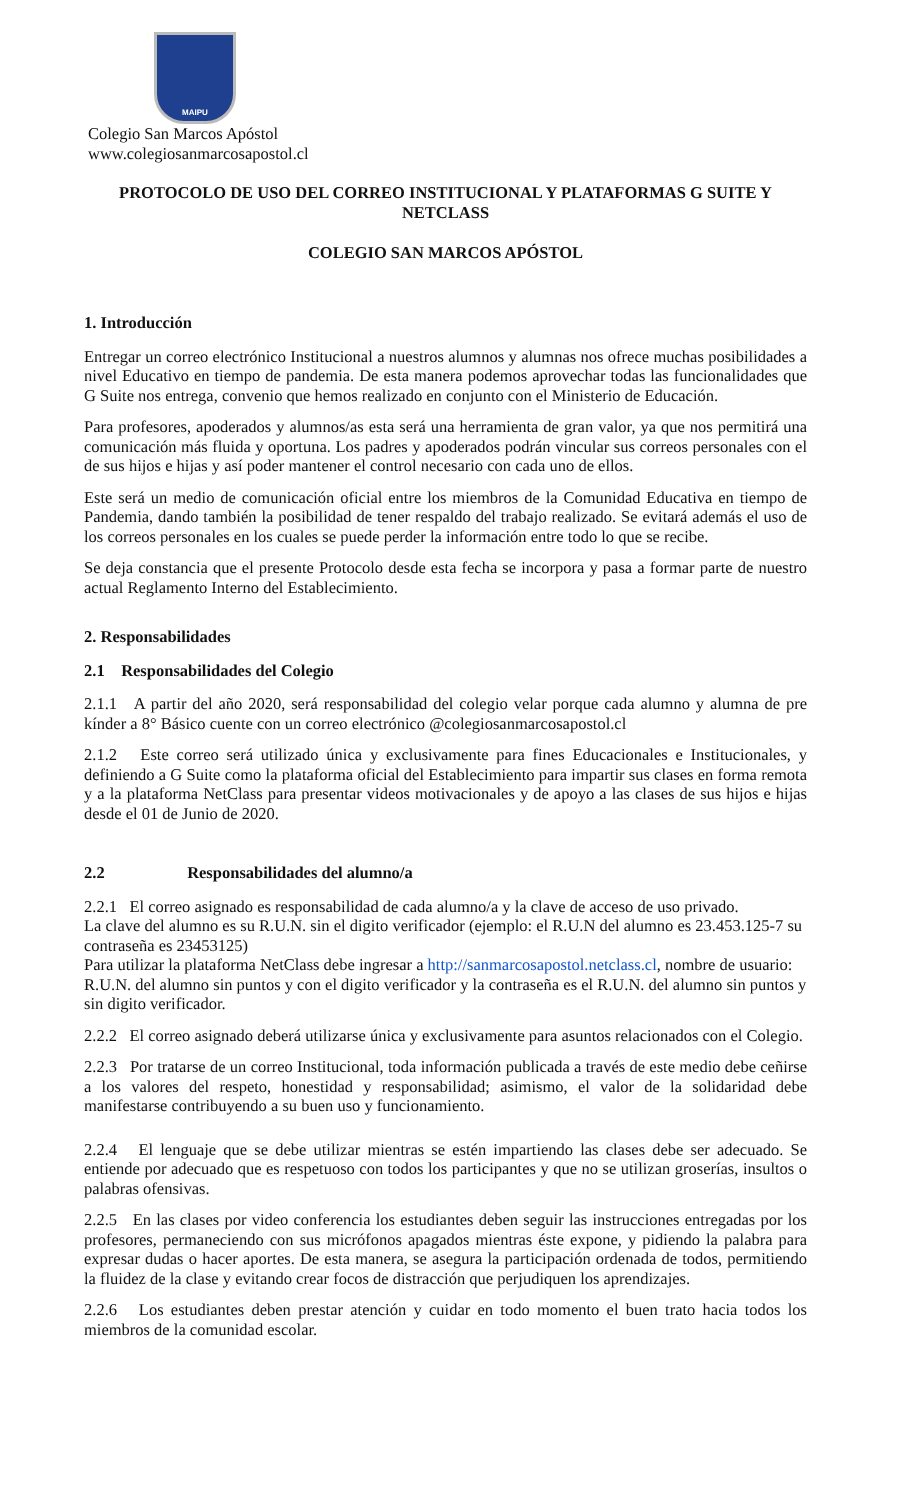MAIPU
Colegio San Marcos Apóstol
www.colegiosanmarcosapostol.cl
PROTOCOLO DE USO DEL CORREO INSTITUCIONAL Y PLATAFORMAS G SUITE Y NETCLASS
COLEGIO SAN MARCOS APÓSTOL
1. Introducción
Entregar un correo electrónico Institucional a nuestros alumnos y alumnas nos ofrece muchas posibilidades a nivel Educativo en tiempo de pandemia. De esta manera podemos aprovechar todas las funcionalidades que G Suite nos entrega, convenio que hemos realizado en conjunto con el Ministerio de Educación.
Para profesores, apoderados y alumnos/as esta será una herramienta de gran valor, ya que nos permitirá una comunicación más fluida y oportuna. Los padres y apoderados podrán vincular sus correos personales con el de sus hijos e hijas y así poder mantener el control necesario con cada uno de ellos.
Este será un medio de comunicación oficial entre los miembros de la Comunidad Educativa en tiempo de Pandemia, dando también la posibilidad de tener respaldo del trabajo realizado. Se evitará además el uso de los correos personales en los cuales se puede perder la información entre todo lo que se recibe.
Se deja constancia que el presente Protocolo desde esta fecha se incorpora y pasa a formar parte de nuestro actual Reglamento Interno del Establecimiento.
2. Responsabilidades
2.1 Responsabilidades del Colegio
2.1.1 A partir del año 2020, será responsabilidad del colegio velar porque cada alumno y alumna de pre kínder a 8° Básico cuente con un correo electrónico @colegiosanmarcosapostol.cl
2.1.2 Este correo será utilizado única y exclusivamente para fines Educacionales e Institucionales, y definiendo a G Suite como la plataforma oficial del Establecimiento para impartir sus clases en forma remota y a la plataforma NetClass para presentar videos motivacionales y de apoyo a las clases de sus hijos e hijas desde el 01 de Junio de 2020.
2.2 Responsabilidades del alumno/a
2.2.1 El correo asignado es responsabilidad de cada alumno/a y la clave de acceso de uso privado.
La clave del alumno es su R.U.N. sin el digito verificador (ejemplo: el R.U.N del alumno es 23.453.125-7 su contraseña es 23453125)
Para utilizar la plataforma NetClass debe ingresar a http://sanmarcosapostol.netclass.cl, nombre de usuario: R.U.N. del alumno sin puntos y con el digito verificador y la contraseña es el R.U.N. del alumno sin puntos y sin digito verificador.
2.2.2 El correo asignado deberá utilizarse única y exclusivamente para asuntos relacionados con el Colegio.
2.2.3 Por tratarse de un correo Institucional, toda información publicada a través de este medio debe ceñirse a los valores del respeto, honestidad y responsabilidad; asimismo, el valor de la solidaridad debe manifestarse contribuyendo a su buen uso y funcionamiento.
2.2.4 El lenguaje que se debe utilizar mientras se estén impartiendo las clases debe ser adecuado. Se entiende por adecuado que es respetuoso con todos los participantes y que no se utilizan groserías, insultos o palabras ofensivas.
2.2.5 En las clases por video conferencia los estudiantes deben seguir las instrucciones entregadas por los profesores, permaneciendo con sus micrófonos apagados mientras éste expone, y pidiendo la palabra para expresar dudas o hacer aportes. De esta manera, se asegura la participación ordenada de todos, permitiendo la fluidez de la clase y evitando crear focos de distracción que perjudiquen los aprendizajes.
2.2.6 Los estudiantes deben prestar atención y cuidar en todo momento el buen trato hacia todos los miembros de la comunidad escolar.